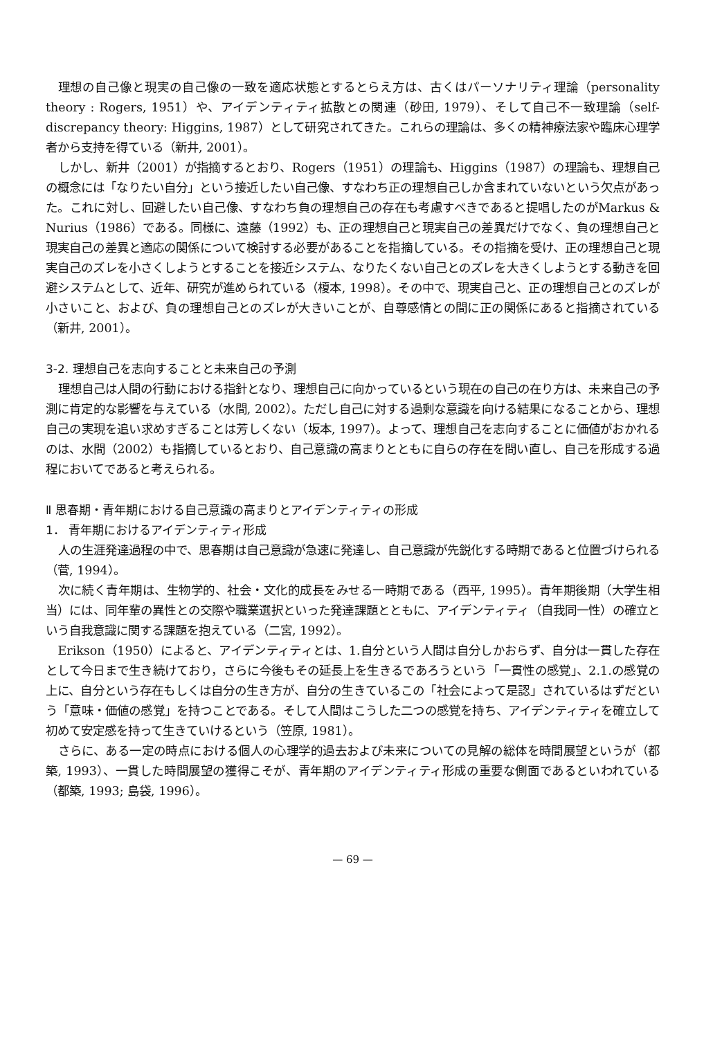理想の自己像と現実の自己像の一致を適応状態とするとらえ方は、古くはパーソナリティ理論（personality theory : Rogers, 1951）や、アイデンティティ拡散との関連（砂田, 1979）、そして自己不一致理論（self-discrepancy theory: Higgins, 1987）として研究されてきた。これらの理論は、多くの精神療法家や臨床心理学者から支持を得ている（新井, 2001）。
しかし、新井（2001）が指摘するとおり、Rogers（1951）の理論も、Higgins（1987）の理論も、理想自己の概念には「なりたい自分」という接近したい自己像、すなわち正の理想自己しか含まれていないという欠点があった。これに対し、回避したい自己像、すなわち負の理想自己の存在も考慮すべきであると提唱したのがMarkus & Nurius（1986）である。同様に、遠藤（1992）も、正の理想自己と現実自己の差異だけでなく、負の理想自己と現実自己の差異と適応の関係について検討する必要があることを指摘している。その指摘を受け、正の理想自己と現実自己のズレを小さくしようとすることを接近システム、なりたくない自己とのズレを大きくしようとする動きを回避システムとして、近年、研究が進められている（榎本, 1998）。その中で、現実自己と、正の理想自己とのズレが小さいこと、および、負の理想自己とのズレが大きいことが、自尊感情との間に正の関係にあると指摘されている（新井, 2001）。
3-2. 理想自己を志向することと未来自己の予測
理想自己は人間の行動における指針となり、理想自己に向かっているという現在の自己の在り方は、未来自己の予測に肯定的な影響を与えている（水間, 2002）。ただし自己に対する過剰な意識を向ける結果になることから、理想自己の実現を追い求めすぎることは芳しくない（坂本, 1997）。よって、理想自己を志向することに価値がおかれるのは、水間（2002）も指摘しているとおり、自己意識の高まりとともに自らの存在を問い直し、自己を形成する過程においてであると考えられる。
Ⅱ 思春期・青年期における自己意識の高まりとアイデンティティの形成
1． 青年期におけるアイデンティティ形成
人の生涯発達過程の中で、思春期は自己意識が急速に発達し、自己意識が先鋭化する時期であると位置づけられる（菅, 1994）。
次に続く青年期は、生物学的、社会・文化的成長をみせる一時期である（西平, 1995）。青年期後期（大学生相当）には、同年輩の異性との交際や職業選択といった発達課題とともに、アイデンティティ（自我同一性）の確立という自我意識に関する課題を抱えている（二宮, 1992）。
Erikson（1950）によると、アイデンティティとは、1.自分という人間は自分しかおらず、自分は一貫した存在として今日まで生き続けており，さらに今後もその延長上を生きるであろうという「一貫性の感覚」、2.1.の感覚の上に、自分という存在もしくは自分の生き方が、自分の生きているこの「社会によって是認」されているはずだという「意味・価値の感覚」を持つことである。そして人間はこうした二つの感覚を持ち、アイデンティティを確立して初めて安定感を持って生きていけるという（笠原, 1981）。
さらに、ある一定の時点における個人の心理学的過去および未来についての見解の総体を時間展望というが（都築, 1993）、一貫した時間展望の獲得こそが、青年期のアイデンティティ形成の重要な側面であるといわれている（都築, 1993; 島袋, 1996）。
— 69 —